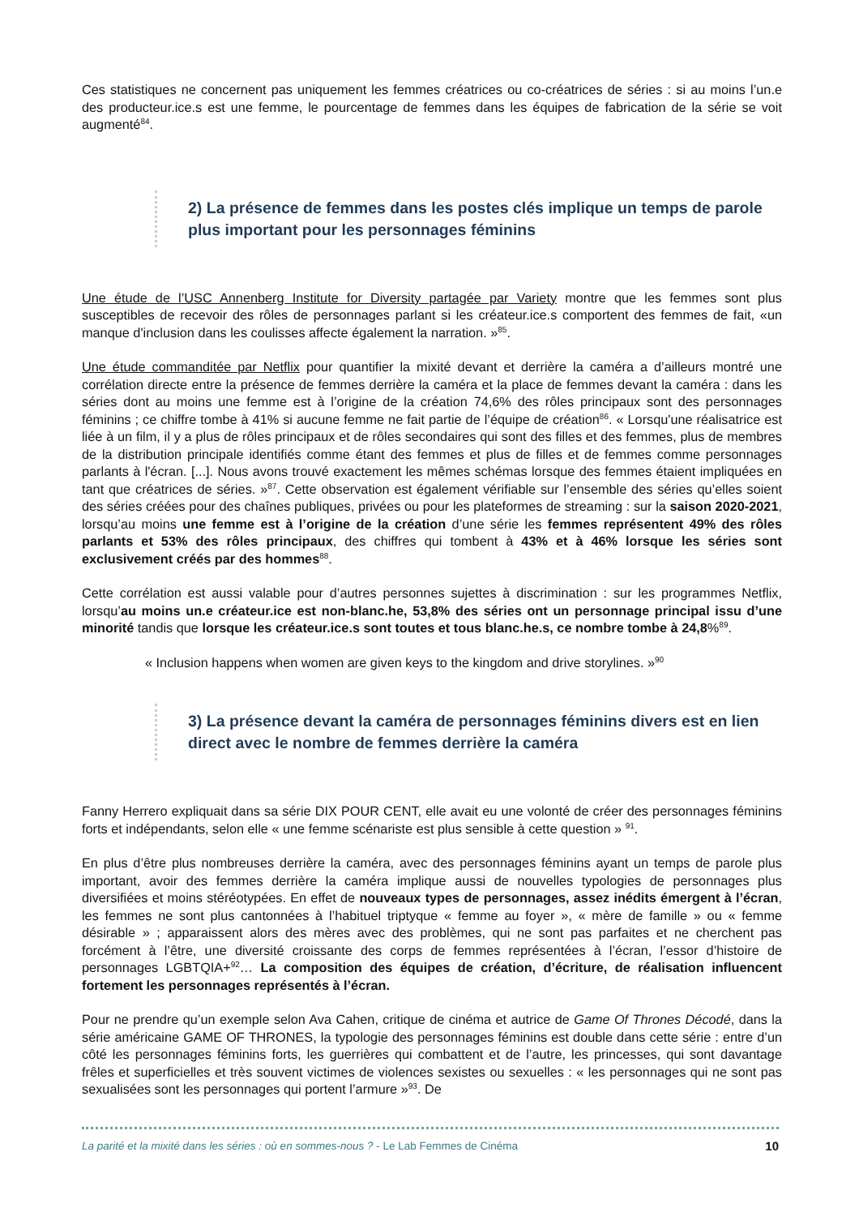Ces statistiques ne concernent pas uniquement les femmes créatrices ou co-créatrices de séries : si au moins l’un.e des producteur.ice.s est une femme, le pourcentage de femmes dans les équipes de fabrication de la série se voit augmenté<sup>84</sup>.
2) La présence de femmes dans les postes clés implique un temps de parole plus important pour les personnages féminins
Une étude de l’USC Annenberg Institute for Diversity partagée par Variety montre que les femmes sont plus susceptibles de recevoir des rôles de personnages parlant si les créateur.ice.s comportent des femmes de fait, «un manque d'inclusion dans les coulisses affecte également la narration. »<sup>85</sup>.
Une étude commanditée par Netflix pour quantifier la mixité devant et derrière la caméra a d’ailleurs montré une corrélation directe entre la présence de femmes derrière la caméra et la place de femmes devant la caméra : dans les séries dont au moins une femme est à l’origine de la création 74,6% des rôles principaux sont des personnages féminins ; ce chiffre tombe à 41% si aucune femme ne fait partie de l’équipe de création<sup>86</sup>. « Lorsqu'une réalisatrice est liée à un film, il y a plus de rôles principaux et de rôles secondaires qui sont des filles et des femmes, plus de membres de la distribution principale identifiés comme étant des femmes et plus de filles et de femmes comme personnages parlants à l'écran. [...]. Nous avons trouvé exactement les mêmes schémas lorsque des femmes étaient impliquées en tant que créatrices de séries. »<sup>87</sup>. Cette observation est également vérifiable sur l’ensemble des séries qu’elles soient des séries créées pour des chaînes publiques, privées ou pour les plateformes de streaming : sur la saison 2020-2021, lorsqu’au moins une femme est à l’origine de la création d’une série les femmes représentent 49% des rôles parlants et 53% des rôles principaux, des chiffres qui tombent à 43% et à 46% lorsque les séries sont exclusivement créés par des hommes<sup>88</sup>.
Cette corrélation est aussi valable pour d’autres personnes sujettes à discrimination : sur les programmes Netflix, lorsqu’au moins un.e créateur.ice est non-blanc.he, 53,8% des séries ont un personnage principal issu d’une minorité tandis que lorsque les créateur.ice.s sont toutes et tous blanc.he.s, ce nombre tombe à 24,8%<sup>89</sup>.
« Inclusion happens when women are given keys to the kingdom and drive storylines. »<sup>90</sup>
3) La présence devant la caméra de personnages féminins divers est en lien direct avec le nombre de femmes derrière la caméra
Fanny Herrero expliquait dans sa série DIX POUR CENT, elle avait eu une volonté de créer des personnages féminins forts et indépendants, selon elle « une femme scénariste est plus sensible à cette question » <sup>91</sup>.
En plus d’être plus nombreuses derrière la caméra, avec des personnages féminins ayant un temps de parole plus important, avoir des femmes derrière la caméra implique aussi de nouvelles typologies de personnages plus diversifiées et moins stéréotypées. En effet de nouveaux types de personnages, assez inédits émergent à l’écran, les femmes ne sont plus cantonnées à l’habituel triptyque « femme au foyer », « mère de famille » ou « femme désirable » ; apparaissent alors des mères avec des problèmes, qui ne sont pas parfaites et ne cherchent pas forcément à l’être, une diversité croissante des corps de femmes représentées à l’écran, l’essor d’histoire de personnages LGBTQIA+<sup>92</sup>… La composition des équipes de création, d’écriture, de réalisation influencent fortement les personnages représentés à l’écran.
Pour ne prendre qu’un exemple selon Ava Cahen, critique de cinéma et autrice de Game Of Thrones Décodé, dans la série américaine GAME OF THRONES, la typologie des personnages féminins est double dans cette série : entre d’un côté les personnages féminins forts, les guerrières qui combattent et de l’autre, les princesses, qui sont davantage frêles et superficielles et très souvent victimes de violences sexistes ou sexuelles : « les personnages qui ne sont pas sexualisées sont les personnages qui portent l’armure »<sup>93</sup>. De
La parité et la mixité dans les séries : où en sommes-nous ? - Le Lab Femmes de Cinéma 10